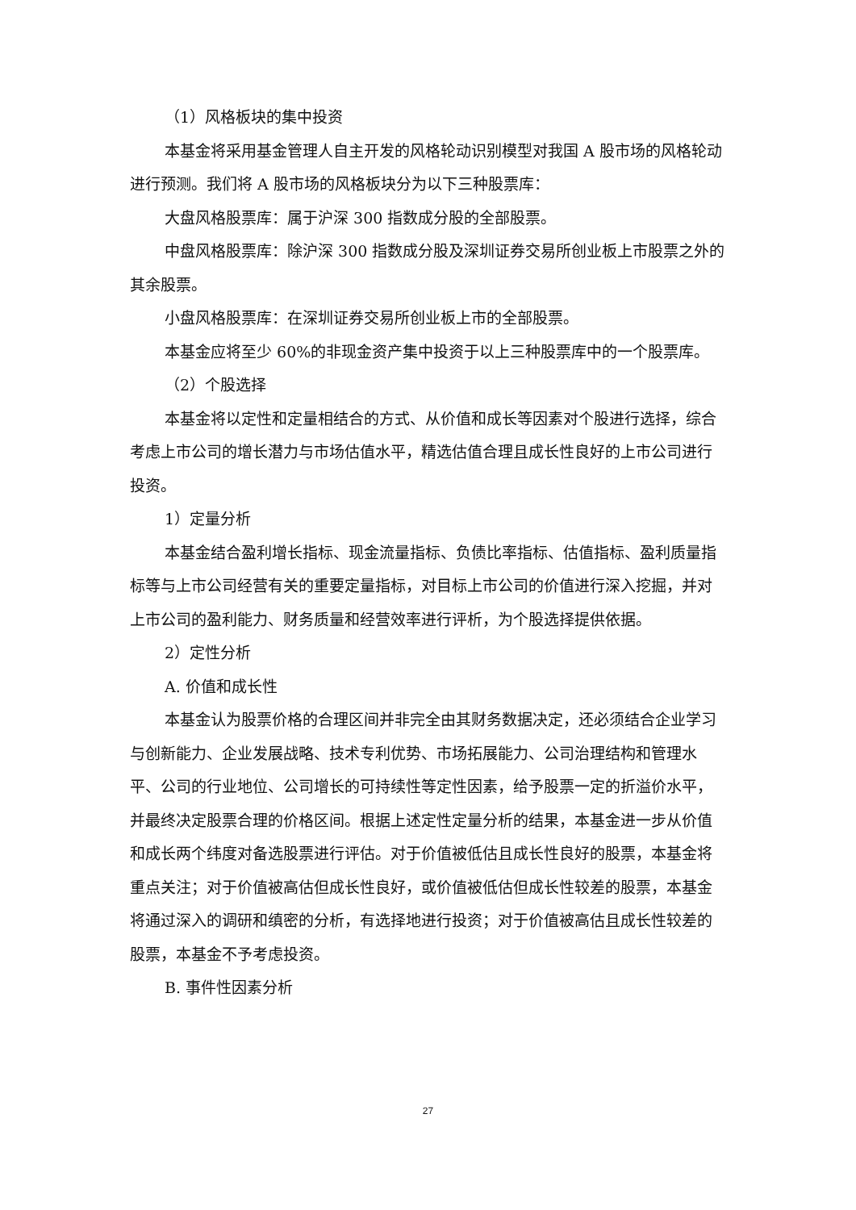（1）风格板块的集中投资
本基金将采用基金管理人自主开发的风格轮动识别模型对我国 A 股市场的风格轮动进行预测。我们将 A 股市场的风格板块分为以下三种股票库：
大盘风格股票库：属于沪深 300 指数成分股的全部股票。
中盘风格股票库：除沪深 300 指数成分股及深圳证券交易所创业板上市股票之外的其余股票。
小盘风格股票库：在深圳证券交易所创业板上市的全部股票。
本基金应将至少 60%的非现金资产集中投资于以上三种股票库中的一个股票库。
（2）个股选择
本基金将以定性和定量相结合的方式、从价值和成长等因素对个股进行选择，综合考虑上市公司的增长潜力与市场估值水平，精选估值合理且成长性良好的上市公司进行投资。
1）定量分析
本基金结合盈利增长指标、现金流量指标、负债比率指标、估值指标、盈利质量指标等与上市公司经营有关的重要定量指标，对目标上市公司的价值进行深入挖掘，并对上市公司的盈利能力、财务质量和经营效率进行评析，为个股选择提供依据。
2）定性分析
A. 价值和成长性
本基金认为股票价格的合理区间并非完全由其财务数据决定，还必须结合企业学习与创新能力、企业发展战略、技术专利优势、市场拓展能力、公司治理结构和管理水平、公司的行业地位、公司增长的可持续性等定性因素，给予股票一定的折溢价水平，并最终决定股票合理的价格区间。根据上述定性定量分析的结果，本基金进一步从价值和成长两个纬度对备选股票进行评估。对于价值被低估且成长性良好的股票，本基金将重点关注；对于价值被高估但成长性良好，或价值被低估但成长性较差的股票，本基金将通过深入的调研和缜密的分析，有选择地进行投资；对于价值被高估且成长性较差的股票，本基金不予考虑投资。
B. 事件性因素分析
27